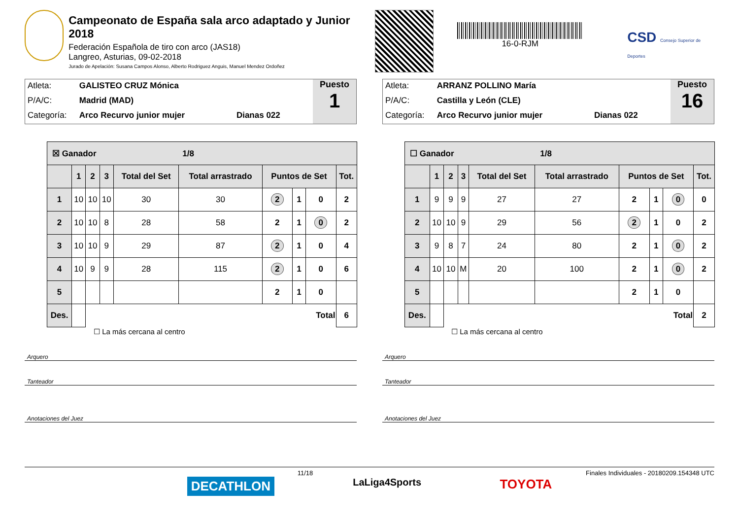Campeonato de España sala arco adaptado y Junior 2018
Federación Española de tiro con arco (JAS18)
Langreo, Asturias, 09-02-2018
Jurado de Apelación: Susana Campos Alonso, Alberto Rodriguez Anguis, Manuel Mendez Ordoñez
16-0-RJM
CSD Consejo Superior de Deportes
Atleta: GALISTEO CRUZ Mónica
P/A/C: Madrid (MAD)
Categoría: Arco Recurvo junior mujer Dianas 022
Puesto
1
| ☒ Ganador 1/8 | | | | | | | | | |
| --- | --- | --- | --- | --- | --- | --- | --- | --- | --- |
| | 1 | 2 | 3 | Total del Set | Total arrastrado | Puntos de Set | | | Tot. |
| 1 | 10 | 10 | 10 | 30 | 30 | 2 | 1 | 0 | 2 |
| 2 | 10 | 10 | 8 | 28 | 58 | 2 | 1 | 0 | 2 |
| 3 | 10 | 10 | 9 | 29 | 87 | 2 | 1 | 0 | 4 |
| 4 | 10 | 9 | 9 | 28 | 115 | 2 | 1 | 0 | 6 |
| 5 | | | | | | 2 | 1 | 0 | |
| Des. | | Total | | | | | | | 6 |
☐ La más cercana al centro
Arquero
Tanteador
Anotaciones del Juez
Atleta: ARRANZ POLLINO María
P/A/C: Castilla y León (CLE)
Categoría: Arco Recurvo junior mujer Dianas 022
Puesto
16
| ☐ Ganador 1/8 | | | | | | | | | |
| --- | --- | --- | --- | --- | --- | --- | --- | --- | --- |
| | 1 | 2 | 3 | Total del Set | Total arrastrado | Puntos de Set | | | Tot. |
| 1 | 9 | 9 | 9 | 27 | 27 | 2 | 1 | 0 | 0 |
| 2 | 10 | 10 | 9 | 29 | 56 | 2 | 1 | 0 | 2 |
| 3 | 9 | 8 | 7 | 24 | 80 | 2 | 1 | 0 | 2 |
| 4 | 10 | 10 | M | 20 | 100 | 2 | 1 | 0 | 2 |
| 5 | | | | | | 2 | 1 | 0 | |
| Des. | | Total | | | | | | | 2 |
☐ La más cercana al centro
Arquero
Tanteador
Anotaciones del Juez
11/18 Finales Individuales - 20180209.154348 UTC
DECATHLON LaLiga4Sports TOYOTA